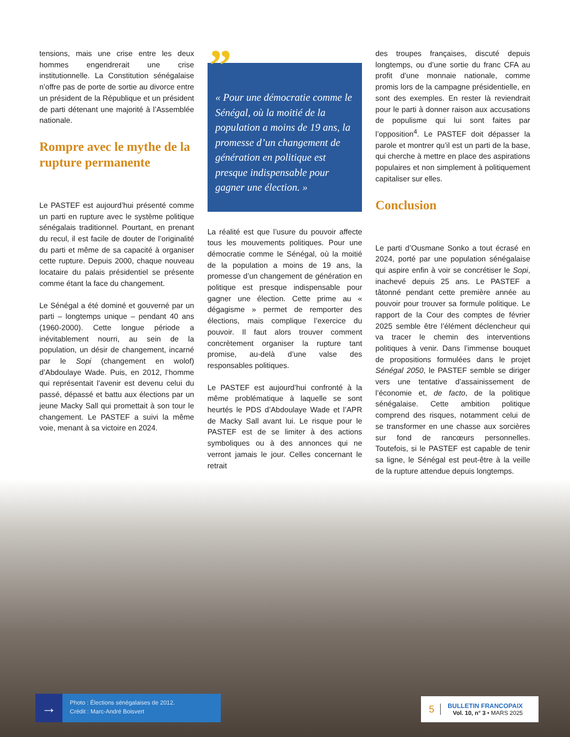tensions, mais une crise entre les deux hommes engendrerait une crise institutionnelle. La Constitution sénégalaise n’offre pas de porte de sortie au divorce entre un président de la République et un président de parti détenant une majorité à l’Assemblée nationale.
Rompre avec le mythe de la rupture permanente
Le PASTEF est aujourd’hui présenté comme un parti en rupture avec le système politique sénégalais traditionnel. Pourtant, en prenant du recul, il est facile de douter de l’originalité du parti et même de sa capacité à organiser cette rupture. Depuis 2000, chaque nouveau locataire du palais présidentiel se présente comme étant la face du changement.
Le Sénégal a été dominé et gouverné par un parti – longtemps unique – pendant 40 ans (1960-2000). Cette longue période a inévitablement nourri, au sein de la population, un désir de changement, incarné par le Sopi (changement en wolof) d’Abdoulaye Wade. Puis, en 2012, l’homme qui représentait l’avenir est devenu celui du passé, dépassé et battu aux élections par un jeune Macky Sall qui promettait à son tour le changement. Le PASTEF a suivi la même voie, menant à sa victoire en 2024.
” « Pour une démocratie comme le Sénégal, où la moitié de la population a moins de 19 ans, la promesse d’un changement de génération en politique est presque indispensable pour gagner une élection. »
La réalité est que l’usure du pouvoir affecte tous les mouvements politiques. Pour une démocratie comme le Sénégal, où la moitié de la population a moins de 19 ans, la promesse d’un changement de génération en politique est presque indispensable pour gagner une élection. Cette prime au « dégagisme » permet de remporter des élections, mais complique l’exercice du pouvoir. Il faut alors trouver comment concrètement organiser la rupture tant promise, au-delà d’une valse des responsables politiques.
Le PASTEF est aujourd’hui confronté à la même problématique à laquelle se sont heurtés le PDS d’Abdoulaye Wade et l’APR de Macky Sall avant lui. Le risque pour le PASTEF est de se limiter à des actions symboliques ou à des annonces qui ne verront jamais le jour. Celles concernant le retrait
des troupes françaises, discuté depuis longtemps, ou d’une sortie du franc CFA au profit d’une monnaie nationale, comme promis lors de la campagne présidentielle, en sont des exemples. En rester là reviendrait pour le parti à donner raison aux accusations de populisme qui lui sont faites par l’opposition<sup>4</sup>. Le PASTEF doit dépasser la parole et montrer qu’il est un parti de la base, qui cherche à mettre en place des aspirations populaires et non simplement à politiquement capitaliser sur elles.
Conclusion
Le parti d’Ousmane Sonko a tout écrasé en 2024, porté par une population sénégalaise qui aspire enfin à voir se concrétiser le Sopi, inachevé depuis 25 ans. Le PASTEF a tâtonné pendant cette première année au pouvoir pour trouver sa formule politique. Le rapport de la Cour des comptes de février 2025 semble être l’élément déclencheur qui va tracer le chemin des interventions politiques à venir. Dans l’immense bouquet de propositions formulées dans le projet Sénégal 2050, le PASTEF semble se diriger vers une tentative d’assainissement de l’économie et, de facto, de la politique sénégalaise. Cette ambition politique comprend des risques, notamment celui de se transformer en une chasse aux sorcières sur fond de rancœurs personnelles. Toutefois, si le PASTEF est capable de tenir sa ligne, le Sénégal est peut-être à la veille de la rupture attendue depuis longtemps.
→
Photo : Élections sénégalaises de 2012.
Crédit : Marc-André Boisvert
5
BULLETIN FRANCOPAIX
Vol. 10, n° 3 • MARS 2025